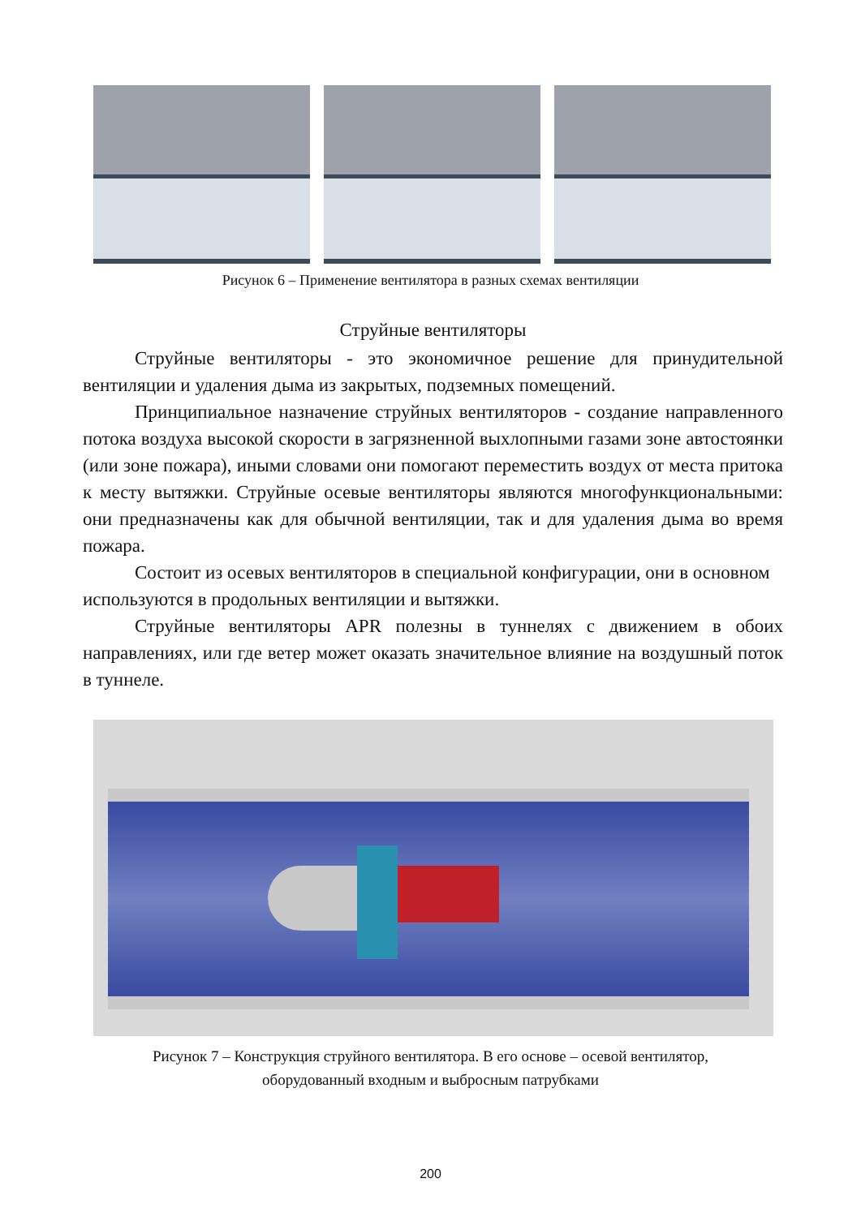Рисунок 6 – Применение вентилятора в разных схемах вентиляции
Струйные вентиляторы
Струйные вентиляторы - это экономичное решение для принудительной вентиляции и удаления дыма из закрытых, подземных помещений.
Принципиальное назначение струйных вентиляторов - создание направленного потока воздуха высокой скорости в загрязненной выхлопными газами зоне автостоянки (или зоне пожара), иными словами они помогают переместить воздух от места притока к месту вытяжки. Струйные осевые вентиляторы являются многофункциональными: они предназначены как для обычной вентиляции, так и для удаления дыма во время пожара.
Состоит из осевых вентиляторов в специальной конфигурации, они в основном используются в продольных вентиляции и вытяжки.
Струйные вентиляторы APR полезны в туннелях с движением в обоих направлениях, или где ветер может оказать значительное влияние на воздушный поток в туннеле.
Рисунок 7 – Конструкция струйного вентилятора. В его основе – осевой вентилятор,
оборудованный входным и выбросным патрубками
200